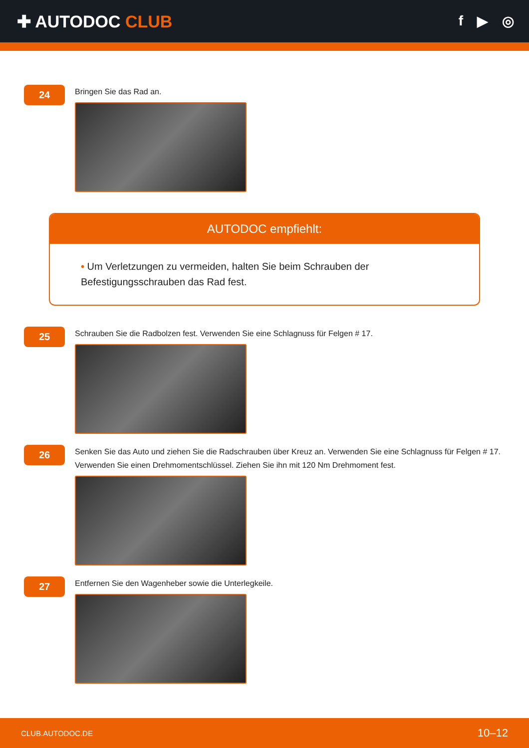✚ AUTODOC CLUB
f ▶ ◎
24
Bringen Sie das Rad an.
AUTODOC empfiehlt:
• Um Verletzungen zu vermeiden, halten Sie beim Schrauben der Befestigungsschrauben das Rad fest.
25
Schrauben Sie die Radbolzen fest. Verwenden Sie eine Schlagnuss für Felgen # 17.
26
Senken Sie das Auto und ziehen Sie die Radschrauben über Kreuz an. Verwenden Sie eine Schlagnuss für Felgen # 17. Verwenden Sie einen Drehmomentschlüssel. Ziehen Sie ihn mit 120 Nm Drehmoment fest.
27
Entfernen Sie den Wagenheber sowie die Unterlegkeile.
CLUB.AUTODOC.DE 10–12